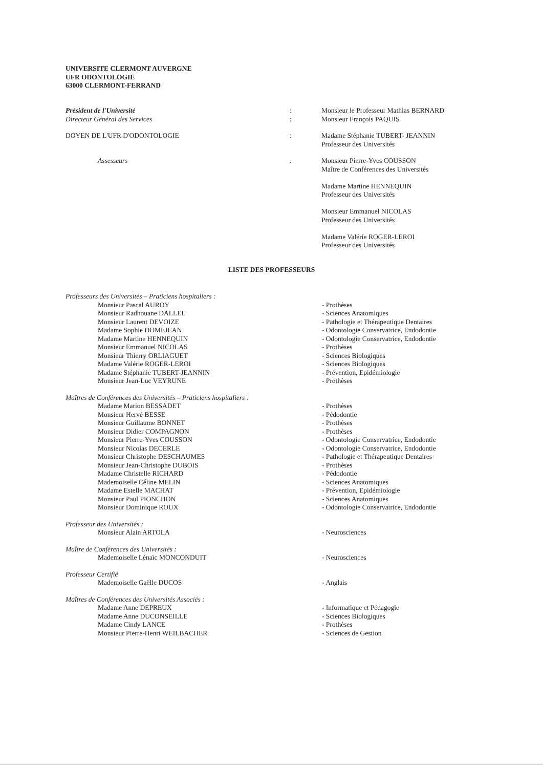UNIVERSITE CLERMONT AUVERGNE
UFR ODONTOLOGIE
63000 CLERMONT-FERRAND
| Président de l'Université | : | Monsieur le Professeur Mathias BERNARD |
| Directeur Général des Services | : | Monsieur François PAQUIS |
| DOYEN DE L'UFR D'ODONTOLOGIE | : | Madame Stéphanie TUBERT- JEANNIN Professeur des Universités |
| Assesseurs | : | Monsieur Pierre-Yves COUSSON Maître de Conférences des Universités Madame Martine HENNEQUIN Professeur des Universités Monsieur Emmanuel NICOLAS Professeur des Universités Madame Valérie ROGER-LEROI Professeur des Universités |
LISTE DES PROFESSEURS
| Professeurs des Universités – Praticiens hospitaliers : | |
| Monsieur Pascal AUROY | - Prothèses |
| Monsieur Radhouane DALLEL | - Sciences Anatomiques |
| Monsieur Laurent DEVOIZE | - Pathologie et Thérapeutique Dentaires |
| Madame Sophie DOMEJEAN | - Odontologie Conservatrice, Endodontie |
| Madame Martine HENNEQUIN | - Odontologie Conservatrice, Endodontie |
| Monsieur Emmanuel NICOLAS | - Prothèses |
| Monsieur Thierry ORLIAGUET | - Sciences Biologiques |
| Madame Valérie ROGER-LEROI | - Sciences Biologiques |
| Madame Stéphanie TUBERT-JEANNIN | - Prévention, Epidémiologie |
| Monsieur Jean-Luc VEYRUNE | - Prothèses |
| Maîtres de Conférences des Universités – Praticiens hospitaliers : | |
| Madame Marion BESSADET | - Prothèses |
| Monsieur Hervé BESSE | - Pédodontie |
| Monsieur Guillaume BONNET | - Prothèses |
| Monsieur Didier COMPAGNON | - Prothèses |
| Monsieur Pierre-Yves COUSSON | - Odontologie Conservatrice, Endodontie |
| Monsieur Nicolas DECERLE | - Odontologie Conservatrice, Endodontie |
| Monsieur Christophe DESCHAUMES | - Pathologie et Thérapeutique Dentaires |
| Monsieur Jean-Christophe DUBOIS | - Prothèses |
| Madame Christelle RICHARD | - Pédodontie |
| Mademoiselle Céline MELIN | - Sciences Anatomiques |
| Madame Estelle MACHAT | - Prévention, Epidémiologie |
| Monsieur Paul PIONCHON | - Sciences Anatomiques |
| Monsieur Dominique ROUX | - Odontologie Conservatrice, Endodontie |
| Professeur des Universités : | |
| Monsieur Alain ARTOLA | - Neurosciences |
| Maître de Conférences des Universités : | |
| Mademoiselle Lénaïc MONCONDUIT | - Neurosciences |
| Professeur Certifié | |
| Mademoiselle Gaëlle DUCOS | - Anglais |
| Maîtres de Conférences des Universités Associés : | |
| Madame Anne DEPREUX | - Informatique et Pédagogie |
| Madame Anne DUCONSEILLE | - Sciences Biologiques |
| Madame Cindy LANCE | - Prothèses |
| Monsieur Pierre-Henri WEILBACHER | - Sciences de Gestion |